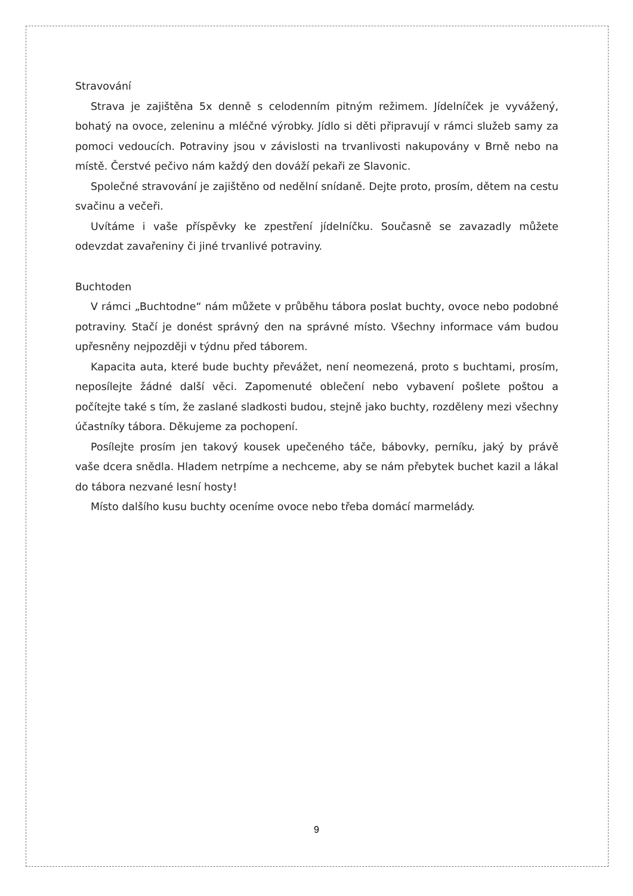Stravování
Strava je zajištěna 5x denně s celodenním pitným režimem. Jídelníček je vyvážený, bohatý na ovoce, zeleninu a mléčné výrobky. Jídlo si děti připravují v rámci služeb samy za pomoci vedoucích. Potraviny jsou v závislosti na trvanlivosti nakupovány v Brně nebo na místě. Čerstvé pečivo nám každý den dováží pekaři ze Slavonic.
Společné stravování je zajištěno od nedělní snídaně. Dejte proto, prosím, dětem na cestu svačinu a večeři.
Uvítáme i vaše příspěvky ke zpestření jídelníčku. Současně se zavazadly můžete odevzdat zavařeniny či jiné trvanlivé potraviny.
Buchtoden
V rámci „Buchtodne“ nám můžete v průběhu tábora poslat buchty, ovoce nebo podobné potraviny. Stačí je donést správný den na správné místo. Všechny informace vám budou upřesněny nejpozději v týdnu před táborem.
Kapacita auta, které bude buchty převážet, není neomezená, proto s buchtami, prosím, neposílejte žádné další věci. Zapomenuté oblečení nebo vybavení pošlete poštou a počítejte také s tím, že zaslané sladkosti budou, stejně jako buchty, rozděleny mezi všechny účastníky tábora. Děkujeme za pochopení.
Posílejte prosím jen takový kousek upečeného táče, bábovky, perníku, jaký by právě vaše dcera snědla. Hladem netrpíme a nechceme, aby se nám přebytek buchet kazil a lákal do tábora nezvané lesní hosty!
Místo dalšího kusu buchty oceníme ovoce nebo třeba domácí marmelády.
9